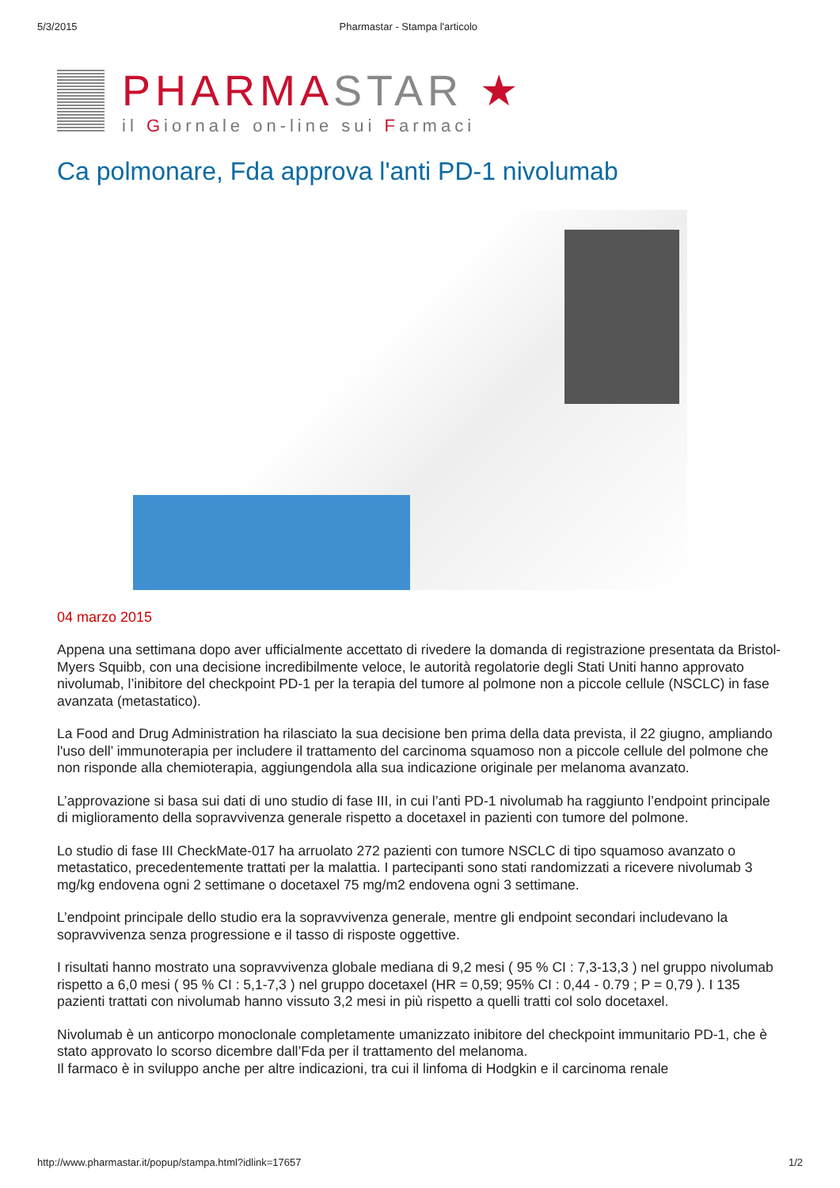5/3/2015 Pharmastar - Stampa l'articolo
PHARMASTAR ★
il Giornale on-line sui Farmaci
Ca polmonare, Fda approva l'anti PD-1 nivolumab
04 marzo 2015
Appena una settimana dopo aver ufficialmente accettato di rivedere la domanda di registrazione presentata da Bristol- Myers Squibb, con una decisione incredibilmente veloce, le autorità regolatorie degli Stati Uniti hanno approvato nivolumab, l’inibitore del checkpoint PD-1 per la terapia del tumore al polmone non a piccole cellule (NSCLC) in fase avanzata (metastatico).
La Food and Drug Administration ha rilasciato la sua decisione ben prima della data prevista, il 22 giugno, ampliando l'uso dell’ immunoterapia per includere il trattamento del carcinoma squamoso non a piccole cellule del polmone che non risponde alla chemioterapia, aggiungendola alla sua indicazione originale per melanoma avanzato.
L’approvazione si basa sui dati di uno studio di fase III, in cui l’anti PD-1 nivolumab ha raggiunto l’endpoint principale di miglioramento della sopravvivenza generale rispetto a docetaxel in pazienti con tumore del polmone.
Lo studio di fase III CheckMate-017 ha arruolato 272 pazienti con tumore NSCLC di tipo squamoso avanzato o metastatico, precedentemente trattati per la malattia. I partecipanti sono stati randomizzati a ricevere nivolumab 3 mg/kg endovena ogni 2 settimane o docetaxel 75 mg/m2 endovena ogni 3 settimane.
L’endpoint principale dello studio era la sopravvivenza generale, mentre gli endpoint secondari includevano la sopravvivenza senza progressione e il tasso di risposte oggettive.
I risultati hanno mostrato una sopravvivenza globale mediana di 9,2 mesi ( 95 % CI : 7,3-13,3 ) nel gruppo nivolumab rispetto a 6,0 mesi ( 95 % CI : 5,1-7,3 ) nel gruppo docetaxel (HR = 0,59; 95% CI : 0,44 - 0.79 ; P = 0,79 ). I 135 pazienti trattati con nivolumab hanno vissuto 3,2 mesi in più rispetto a quelli tratti col solo docetaxel.
Nivolumab è un anticorpo monoclonale completamente umanizzato inibitore del checkpoint immunitario PD-1, che è stato approvato lo scorso dicembre dall’Fda per il trattamento del melanoma.
Il farmaco è in sviluppo anche per altre indicazioni, tra cui il linfoma di Hodgkin e il carcinoma renale
http://www.pharmastar.it/popup/stampa.html?idlink=17657 1/2